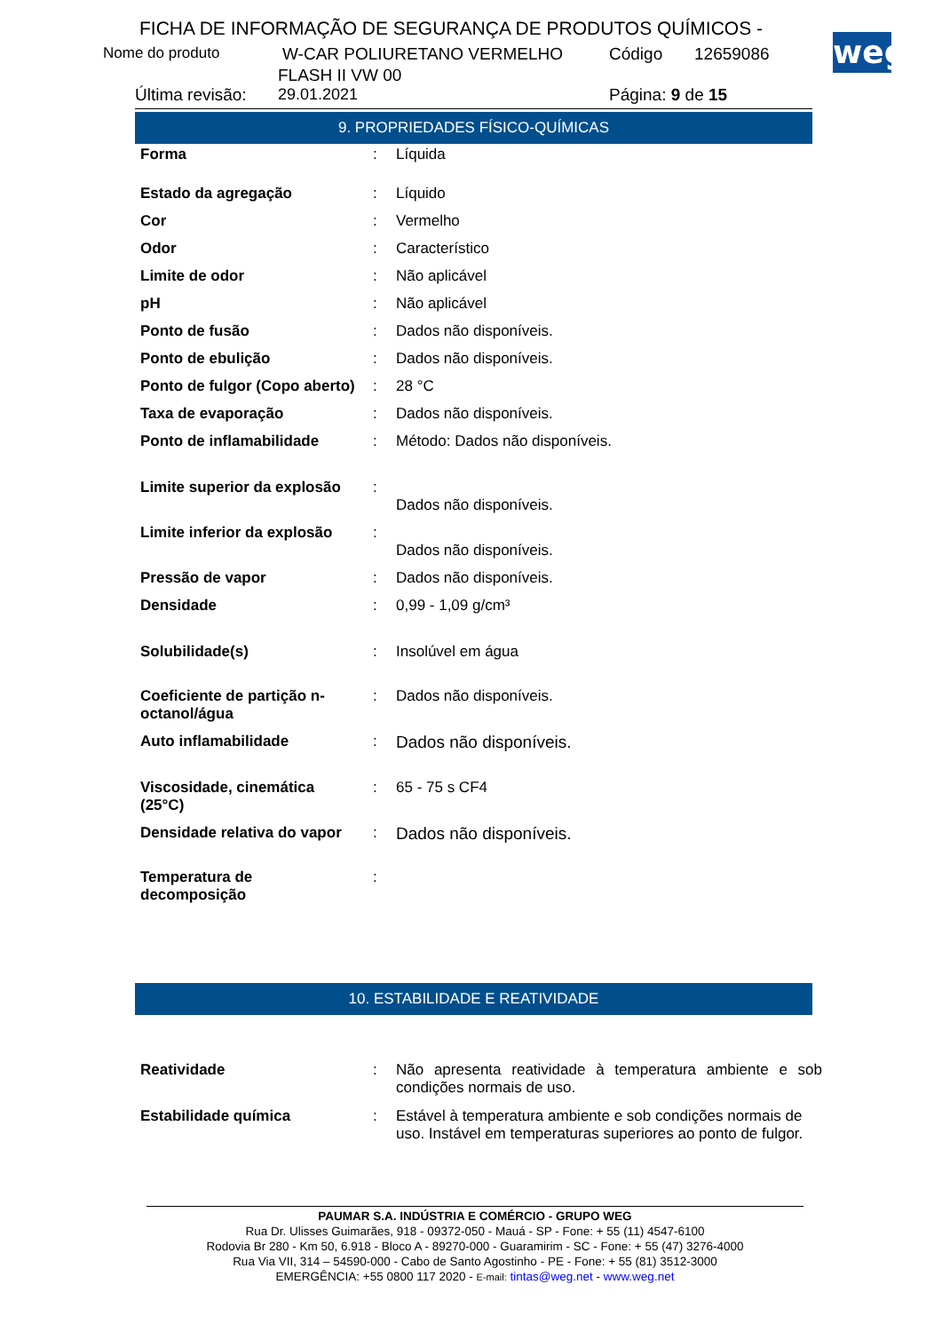FICHA DE INFORMAÇÃO DE SEGURANÇA DE PRODUTOS QUÍMICOS -
Nome do produto W-CAR POLIURETANO VERMELHO Código 12659086
FLASH II VW 00
Última revisão: 29.01.2021 Página: 9 de 15
weg
9. PROPRIEDADES FÍSICO-QUÍMICAS
| Forma | : | Líquida |
| Estado da agregação | : | Líquido |
| Cor | : | Vermelho |
| Odor | : | Característico |
| Limite de odor | : | Não aplicável |
| pH | : | Não aplicável |
| Ponto de fusão | : | Dados não disponíveis. |
| Ponto de ebulição | : | Dados não disponíveis. |
| Ponto de fulgor (Copo aberto) | : | 28 °C |
| Taxa de evaporação | : | Dados não disponíveis. |
| Ponto de inflamabilidade | : | Método: Dados não disponíveis. |
| Limite superior da explosão | : | Dados não disponíveis. |
| Limite inferior da explosão | : | Dados não disponíveis. |
| Pressão de vapor | : | Dados não disponíveis. |
| Densidade | : | 0,99 - 1,09 g/cm³ |
| Solubilidade(s) | : | Insolúvel em água |
| Coeficiente de partição n-octanol/água | : | Dados não disponíveis. |
| Auto inflamabilidade | : | Dados não disponíveis. |
| Viscosidade, cinemática (25°C) | : | 65 - 75 s CF4 |
| Densidade relativa do vapor | : | Dados não disponíveis. |
| Temperatura de decomposição | : | |
10. ESTABILIDADE E REATIVIDADE
| Reatividade | : | Não apresenta reatividade à temperatura ambiente e sob condições normais de uso. |
| Estabilidade química | : | Estável à temperatura ambiente e sob condições normais de uso. Instável em temperaturas superiores ao ponto de fulgor. |
PAUMAR S.A. INDÚSTRIA E COMÉRCIO - GRUPO WEG
Rua Dr. Ulisses Guimarães, 918 - 09372-050 - Mauá - SP - Fone: + 55 (11) 4547-6100
Rodovia Br 280 - Km 50, 6.918 - Bloco A - 89270-000 - Guaramirim - SC - Fone: + 55 (47) 3276-4000
Rua Via VII, 314 – 54590-000 - Cabo de Santo Agostinho - PE - Fone: + 55 (81) 3512-3000
EMERGÊNCIA: +55 0800 117 2020 - E-mail: tintas@weg.net - www.weg.net